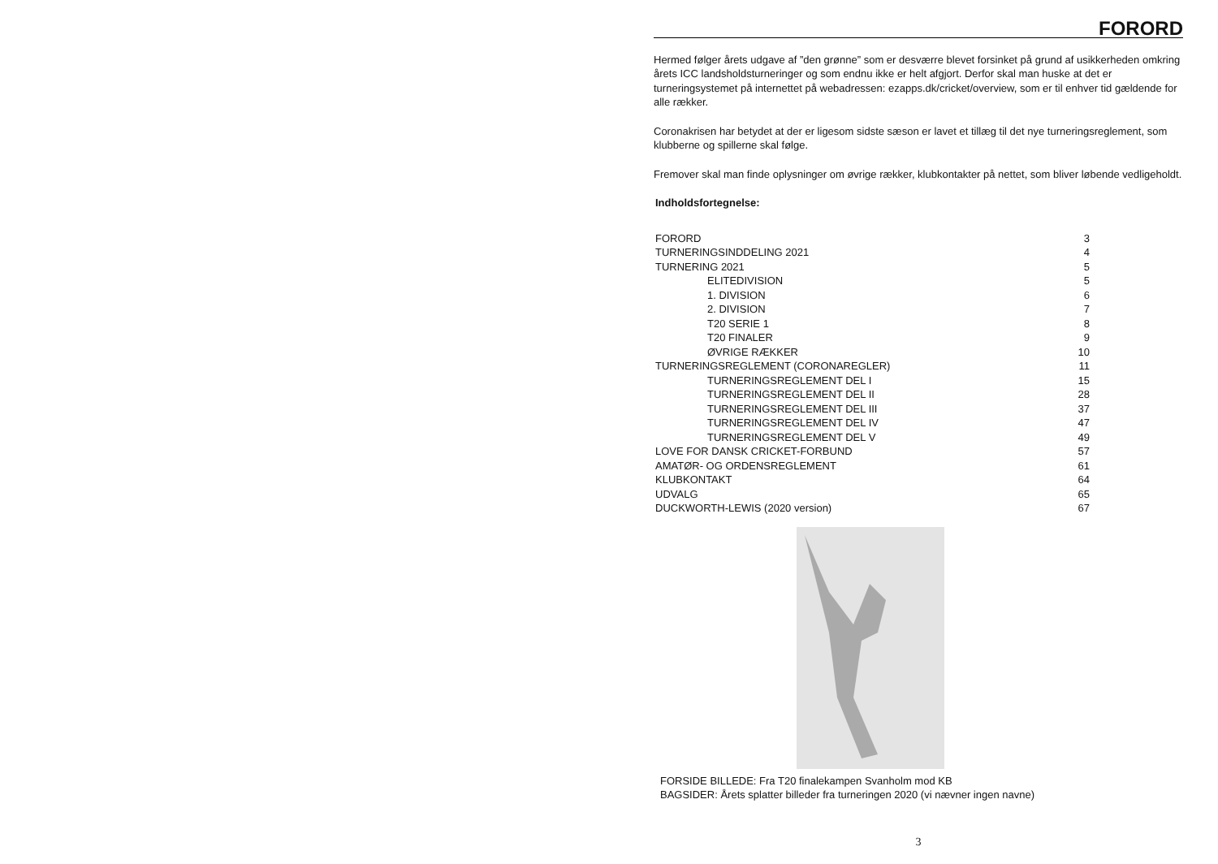FORORD
Hermed følger årets udgave af ”den grønne” som er desværre blevet forsinket på grund af usikkerheden omkring årets ICC landsholdsturneringer og som endnu ikke er helt afgjort. Derfor skal man huske at det er turneringsystemet på internettet på webadressen: ezapps.dk/cricket/overview, som er til enhver tid gældende for alle rækker.
Coronakrisen har betydet at der er ligesom sidste sæson er lavet et tillæg til det nye turneringsreglement, som klubberne og spillerne skal følge.
Fremover skal man finde oplysninger om øvrige rækker, klubkontakter på nettet, som bliver løbende vedligeholdt.
Indholdsfortegnelse:
| FORORD | 3 |
| TURNERINGSINDDELING 2021 | 4 |
| TURNERING 2021 | 5 |
| ELITEDIVISION | 5 |
| 1. DIVISION | 6 |
| 2. DIVISION | 7 |
| T20 SERIE 1 | 8 |
| T20 FINALER | 9 |
| ØVRIGE RÆKKER | 10 |
| TURNERINGSREGLEMENT (CORONAREGLER) | 11 |
| TURNERINGSREGLEMENT DEL I | 15 |
| TURNERINGSREGLEMENT DEL II | 28 |
| TURNERINGSREGLEMENT DEL III | 37 |
| TURNERINGSREGLEMENT DEL IV | 47 |
| TURNERINGSREGLEMENT DEL V | 49 |
| LOVE FOR DANSK CRICKET-FORBUND | 57 |
| AMATØR- OG ORDENSREGLEMENT | 61 |
| KLUBKONTAKT | 64 |
| UDVALG | 65 |
| DUCKWORTH-LEWIS (2020 version) | 67 |
FORSIDE BILLEDE: Fra T20 finalekampen Svanholm mod KB
BAGSIDER: Årets splatter billeder fra turneringen 2020 (vi nævner ingen navne)
3